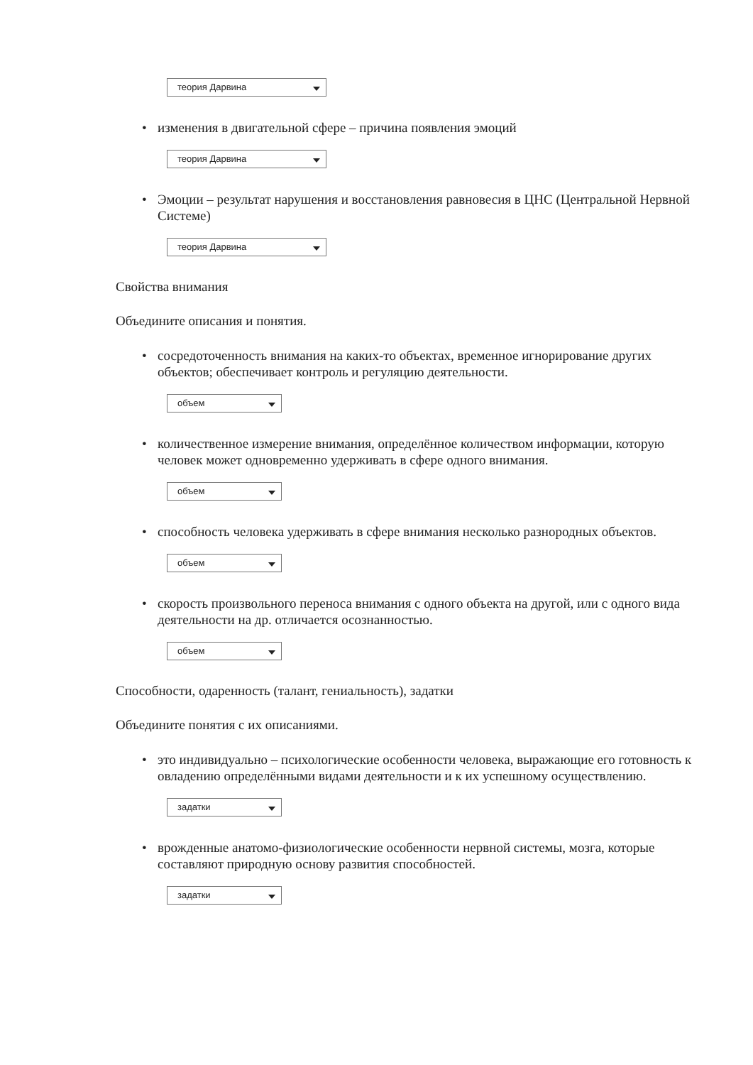теория Дарвина
• изменения в двигательной сфере – причина появления эмоций
теория Дарвина
• Эмоции – результат нарушения и восстановления равновесия в ЦНС (Центральной Нервной Системе)
теория Дарвина
Свойства внимания
Объедините описания и понятия.
• сосредоточенность внимания на каких-то объектах, временное игнорирование других объектов; обеспечивает контроль и регуляцию деятельности.
объем
• количественное измерение внимания, определённое количеством информации, которую человек может одновременно удерживать в сфере одного внимания.
объем
• способность человека удерживать в сфере внимания несколько разнородных объектов.
объем
• скорость произвольного переноса внимания с одного объекта на другой, или с одного вида деятельности на др. отличается осознанностью.
объем
Способности, одаренность (талант, гениальность), задатки
Объедините понятия с их описаниями.
• это индивидуально – психологические особенности человека, выражающие его готовность к овладению определёнными видами деятельности и к их успешному осуществлению.
задатки
• врожденные анатомо-физиологические особенности нервной системы, мозга, которые составляют природную основу развития способностей.
задатки